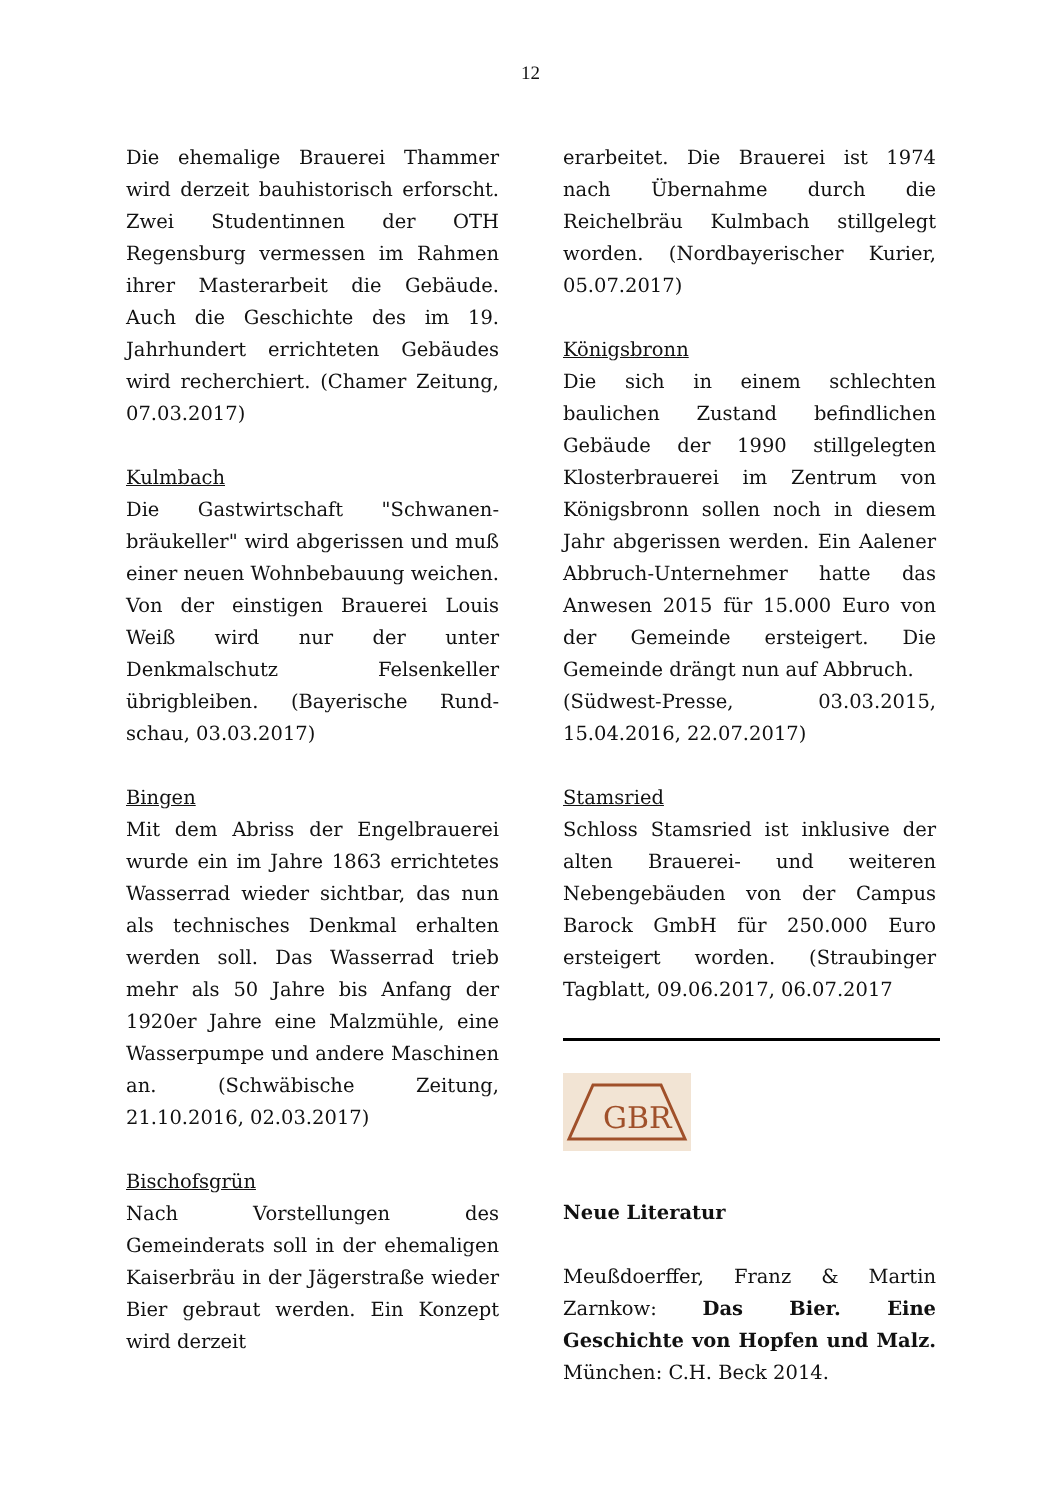12
Die ehemalige Brauerei Thammer wird derzeit bauhistorisch erforscht. Zwei Studentinnen der OTH Regensburg vermessen im Rahmen ihrer Masterarbeit die Gebäude. Auch die Geschichte des im 19. Jahrhundert errichteten Gebäudes wird recherchiert. (Chamer Zeitung, 07.03.2017)
Kulmbach
Die Gastwirtschaft "Schwanen-bräukeller" wird abgerissen und muß einer neuen Wohnbebauung weichen. Von der einstigen Brauerei Louis Weiß wird nur der unter Denkmalschutz Felsenkeller übrigbleiben. (Bayerische Rund-schau, 03.03.2017)
Bingen
Mit dem Abriss der Engelbrauerei wurde ein im Jahre 1863 errichtetes Wasserrad wieder sichtbar, das nun als technisches Denkmal erhalten werden soll. Das Wasserrad trieb mehr als 50 Jahre bis Anfang der 1920er Jahre eine Malzmühle, eine Wasserpumpe und andere Maschinen an. (Schwäbische Zeitung, 21.10.2016, 02.03.2017)
Bischofsgrün
Nach Vorstellungen des Gemeinderats soll in der ehemaligen Kaiserbräu in der Jägerstraße wieder Bier gebraut werden. Ein Konzept wird derzeit
erarbeitet. Die Brauerei ist 1974 nach Übernahme durch die Reichelbräu Kulmbach stillgelegt worden. (Nordbayerischer Kurier, 05.07.2017)
Königsbronn
Die sich in einem schlechten baulichen Zustand befindlichen Gebäude der 1990 stillgelegten Klosterbrauerei im Zentrum von Königsbronn sollen noch in diesem Jahr abgerissen werden. Ein Aalener Abbruch-Unternehmer hatte das Anwesen 2015 für 15.000 Euro von der Gemeinde ersteigert. Die Gemeinde drängt nun auf Abbruch.
(Südwest-Presse, 03.03.2015, 15.04.2016, 22.07.2017)
Stamsried
Schloss Stamsried ist inklusive der alten Brauerei- und weiteren Nebengebäuden von der Campus Barock GmbH für 250.000 Euro ersteigert worden. (Straubinger Tagblatt, 09.06.2017, 06.07.2017
GBR
Neue Literatur
Meußdoerffer, Franz & Martin Zarnkow: Das Bier. Eine Geschichte von Hopfen und Malz. München: C.H. Beck 2014.